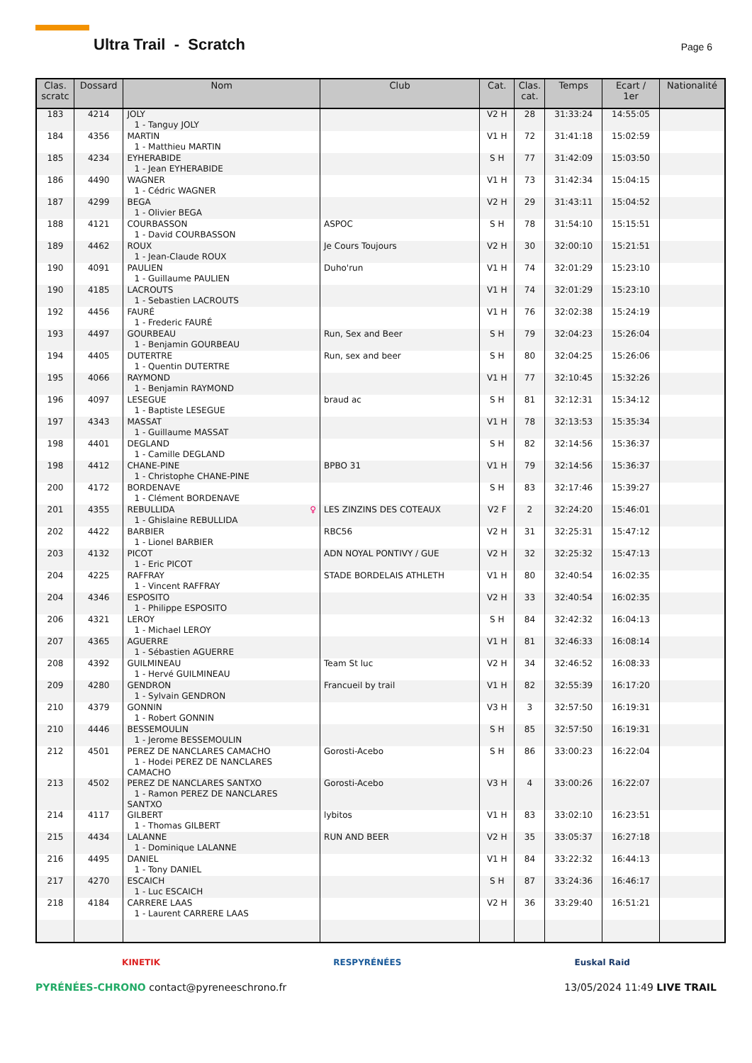Ultra Trail - Scratch Page 6
| Clas. scratc | Dossard | Nom | Club | Cat. | Clas. cat. | Temps | Ecart / 1er | Nationalité |
| --- | --- | --- | --- | --- | --- | --- | --- | --- |
| 183 | 4214 | JOLY 1 - Tanguy JOLY | | V2 H | 28 | 31:33:24 | 14:55:05 | |
| 184 | 4356 | MARTIN 1 - Matthieu MARTIN | | V1 H | 72 | 31:41:18 | 15:02:59 | |
| 185 | 4234 | EYHERABIDE 1 - Jean EYHERABIDE | | S H | 77 | 31:42:09 | 15:03:50 | |
| 186 | 4490 | WAGNER 1 - Cédric WAGNER | | V1 H | 73 | 31:42:34 | 15:04:15 | |
| 187 | 4299 | BEGA 1 - Olivier BEGA | | V2 H | 29 | 31:43:11 | 15:04:52 | |
| 188 | 4121 | COURBASSON 1 - David COURBASSON | ASPOC | S H | 78 | 31:54:10 | 15:15:51 | |
| 189 | 4462 | ROUX 1 - Jean-Claude ROUX | Je Cours Toujours | V2 H | 30 | 32:00:10 | 15:21:51 | |
| 190 | 4091 | PAULIEN 1 - Guillaume PAULIEN | Duho'run | V1 H | 74 | 32:01:29 | 15:23:10 | |
| 190 | 4185 | LACROUTS 1 - Sebastien LACROUTS | | V1 H | 74 | 32:01:29 | 15:23:10 | |
| 192 | 4456 | FAURÉ 1 - Frederic FAURÉ | | V1 H | 76 | 32:02:38 | 15:24:19 | |
| 193 | 4497 | GOURBEAU 1 - Benjamin GOURBEAU | Run, Sex and Beer | S H | 79 | 32:04:23 | 15:26:04 | |
| 194 | 4405 | DUTERTRE 1 - Quentin DUTERTRE | Run, sex and beer | S H | 80 | 32:04:25 | 15:26:06 | |
| 195 | 4066 | RAYMOND 1 - Benjamin RAYMOND | | V1 H | 77 | 32:10:45 | 15:32:26 | |
| 196 | 4097 | LESEGUE 1 - Baptiste LESEGUE | braud ac | S H | 81 | 32:12:31 | 15:34:12 | |
| 197 | 4343 | MASSAT 1 - Guillaume MASSAT | | V1 H | 78 | 32:13:53 | 15:35:34 | |
| 198 | 4401 | DEGLAND 1 - Camille DEGLAND | | S H | 82 | 32:14:56 | 15:36:37 | |
| 198 | 4412 | CHANE-PINE 1 - Christophe CHANE-PINE | BPBO 31 | V1 H | 79 | 32:14:56 | 15:36:37 | |
| 200 | 4172 | BORDENAVE 1 - Clément BORDENAVE | | S H | 83 | 32:17:46 | 15:39:27 | |
| 201 | 4355 | REBULLIDA ♀ 1 - Ghislaine REBULLIDA | LES ZINZINS DES COTEAUX | V2 F | 2 | 32:24:20 | 15:46:01 | |
| 202 | 4422 | BARBIER 1 - Lionel BARBIER | RBC56 | V2 H | 31 | 32:25:31 | 15:47:12 | |
| 203 | 4132 | PICOT 1 - Eric PICOT | ADN NOYAL PONTIVY / GUE | V2 H | 32 | 32:25:32 | 15:47:13 | |
| 204 | 4225 | RAFFRAY 1 - Vincent RAFFRAY | STADE BORDELAIS ATHLETH | V1 H | 80 | 32:40:54 | 16:02:35 | |
| 204 | 4346 | ESPOSITO 1 - Philippe ESPOSITO | | V2 H | 33 | 32:40:54 | 16:02:35 | |
| 206 | 4321 | LEROY 1 - Michael LEROY | | S H | 84 | 32:42:32 | 16:04:13 | |
| 207 | 4365 | AGUERRE 1 - Sébastien AGUERRE | | V1 H | 81 | 32:46:33 | 16:08:14 | |
| 208 | 4392 | GUILMINEAU 1 - Hervé GUILMINEAU | Team St luc | V2 H | 34 | 32:46:52 | 16:08:33 | |
| 209 | 4280 | GENDRON 1 - Sylvain GENDRON | Francueil by trail | V1 H | 82 | 32:55:39 | 16:17:20 | |
| 210 | 4379 | GONNIN 1 - Robert GONNIN | | V3 H | 3 | 32:57:50 | 16:19:31 | |
| 210 | 4446 | BESSEMOULIN 1 - Jerome BESSEMOULIN | | S H | 85 | 32:57:50 | 16:19:31 | |
| 212 | 4501 | PEREZ DE NANCLARES CAMACHO 1 - Hodei PEREZ DE NANCLARES CAMACHO | Gorosti-Acebo | S H | 86 | 33:00:23 | 16:22:04 | |
| 213 | 4502 | PEREZ DE NANCLARES SANTXO 1 - Ramon PEREZ DE NANCLARES SANTXO | Gorosti-Acebo | V3 H | 4 | 33:00:26 | 16:22:07 | |
| 214 | 4117 | GILBERT 1 - Thomas GILBERT | lybitos | V1 H | 83 | 33:02:10 | 16:23:51 | |
| 215 | 4434 | LALANNE 1 - Dominique LALANNE | RUN AND BEER | V2 H | 35 | 33:05:37 | 16:27:18 | |
| 216 | 4495 | DANIEL 1 - Tony DANIEL | | V1 H | 84 | 33:22:32 | 16:44:13 | |
| 217 | 4270 | ESCAICH 1 - Luc ESCAICH | | S H | 87 | 33:24:36 | 16:46:17 | |
| 218 | 4184 | CARRERE LAAS 1 - Laurent CARRERE LAAS | | V2 H | 36 | 33:29:40 | 16:51:21 | |
KINETIK RESPYRÉNÉES Euskal Raid
PYRÉNÉES-CHRONO contact@pyreneeschrono.fr 13/05/2024 11:49 LIVE TRAIL